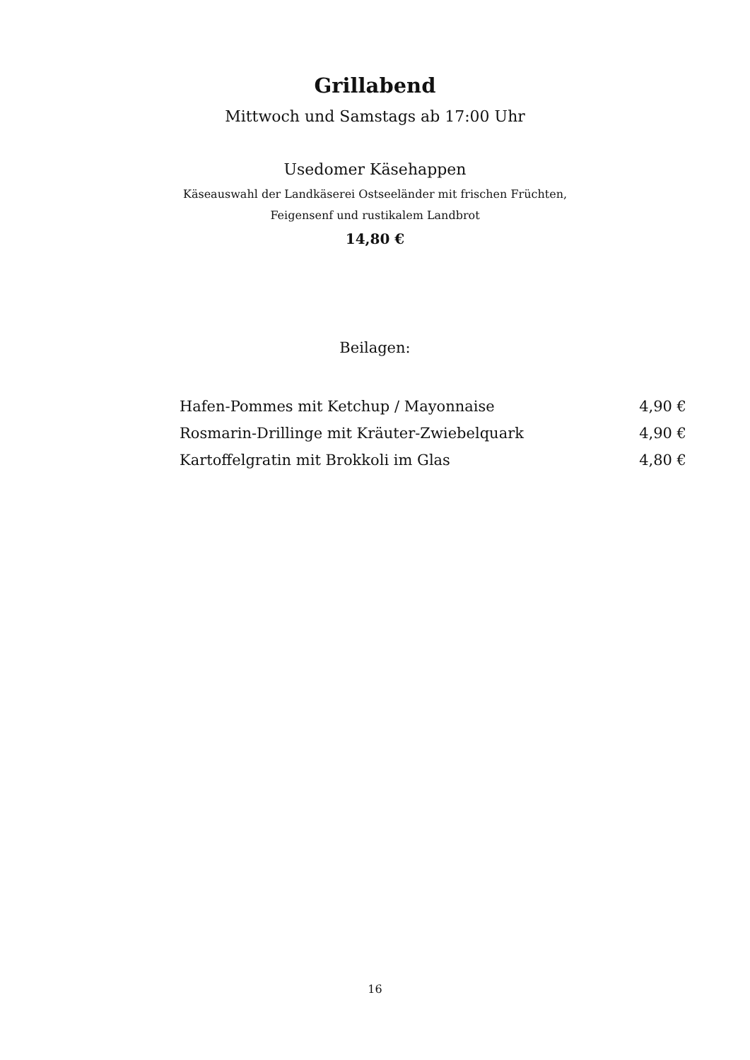Grillabend
Mittwoch und Samstags ab 17:00 Uhr
Usedomer Käsehappen
Käseauswahl der Landkäserei Ostseeländer mit frischen Früchten,
Feigensenf und rustikalem Landbrot
14,80 €
Beilagen:
| Hafen-Pommes mit Ketchup / Mayonnaise | 4,90 € |
| Rosmarin-Drillinge mit Kräuter-Zwiebelquark | 4,90 € |
| Kartoffelgratin mit Brokkoli im Glas | 4,80 € |
16